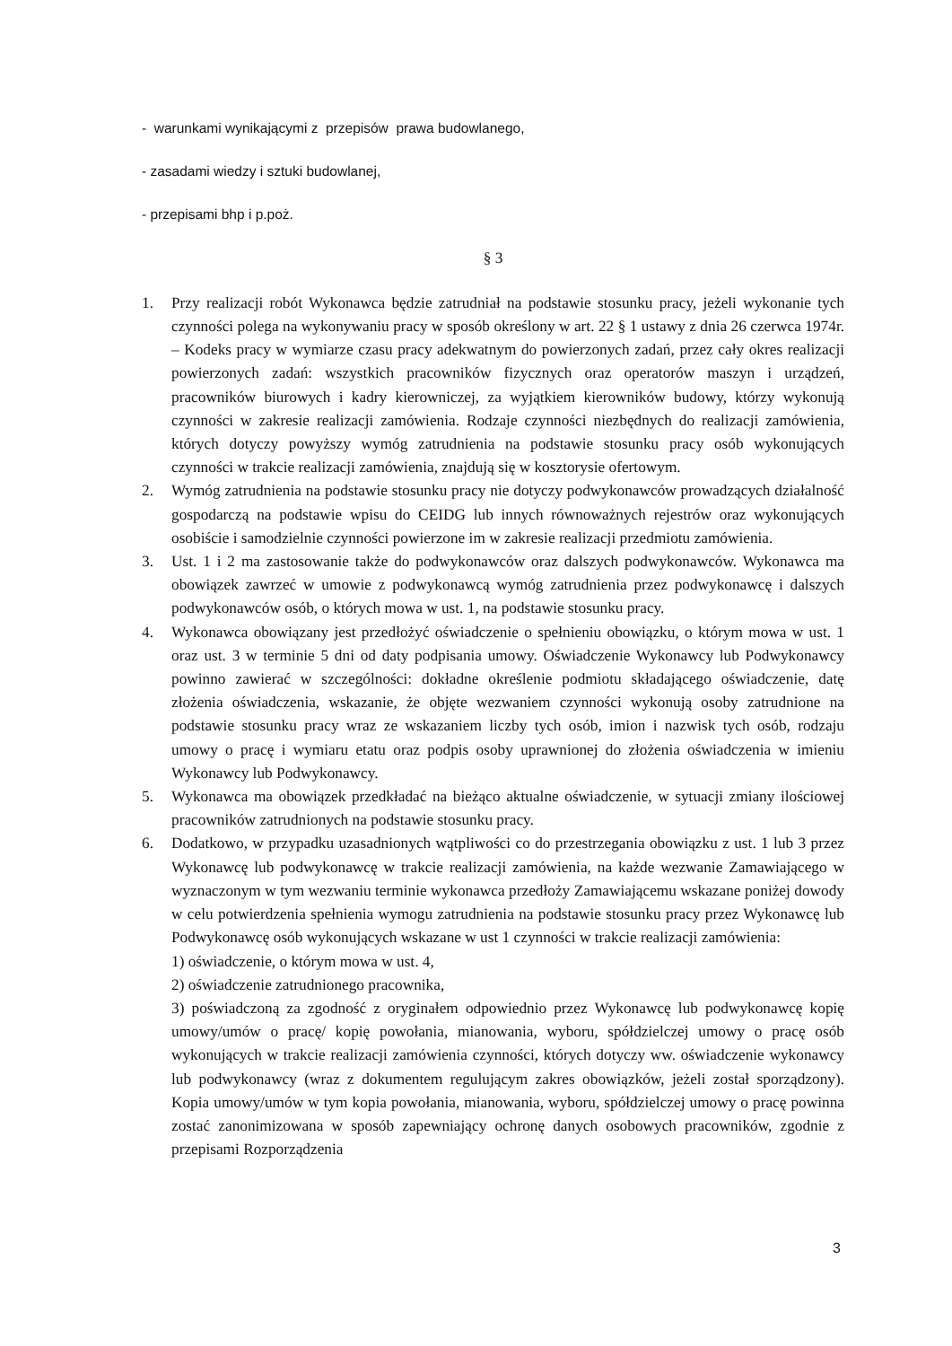- warunkami wynikającymi z przepisów prawa budowlanego,
- zasadami wiedzy i sztuki budowlanej,
- przepisami bhp i p.poż.
§ 3
1. Przy realizacji robót Wykonawca będzie zatrudniał na podstawie stosunku pracy, jeżeli wykonanie tych czynności polega na wykonywaniu pracy w sposób określony w art. 22 § 1 ustawy z dnia 26 czerwca 1974r. – Kodeks pracy w wymiarze czasu pracy adekwatnym do powierzonych zadań, przez cały okres realizacji powierzonych zadań: wszystkich pracowników fizycznych oraz operatorów maszyn i urządzeń, pracowników biurowych i kadry kierowniczej, za wyjątkiem kierowników budowy, którzy wykonują czynności w zakresie realizacji zamówienia. Rodzaje czynności niezbędnych do realizacji zamówienia, których dotyczy powyższy wymóg zatrudnienia na podstawie stosunku pracy osób wykonujących czynności w trakcie realizacji zamówienia, znajdują się w kosztorysie ofertowym.
2. Wymóg zatrudnienia na podstawie stosunku pracy nie dotyczy podwykonawców prowadzących działalność gospodarczą na podstawie wpisu do CEIDG lub innych równoważnych rejestrów oraz wykonujących osobiście i samodzielnie czynności powierzone im w zakresie realizacji przedmiotu zamówienia.
3. Ust. 1 i 2 ma zastosowanie także do podwykonawców oraz dalszych podwykonawców. Wykonawca ma obowiązek zawrzeć w umowie z podwykonawcą wymóg zatrudnienia przez podwykonawcę i dalszych podwykonawców osób, o których mowa w ust. 1, na podstawie stosunku pracy.
4. Wykonawca obowiązany jest przedłożyć oświadczenie o spełnieniu obowiązku, o którym mowa w ust. 1 oraz ust. 3 w terminie 5 dni od daty podpisania umowy. Oświadczenie Wykonawcy lub Podwykonawcy powinno zawierać w szczególności: dokładne określenie podmiotu składającego oświadczenie, datę złożenia oświadczenia, wskazanie, że objęte wezwaniem czynności wykonują osoby zatrudnione na podstawie stosunku pracy wraz ze wskazaniem liczby tych osób, imion i nazwisk tych osób, rodzaju umowy o pracę i wymiaru etatu oraz podpis osoby uprawnionej do złożenia oświadczenia w imieniu Wykonawcy lub Podwykonawcy.
5. Wykonawca ma obowiązek przedkładać na bieżąco aktualne oświadczenie, w sytuacji zmiany ilościowej pracowników zatrudnionych na podstawie stosunku pracy.
6. Dodatkowo, w przypadku uzasadnionych wątpliwości co do przestrzegania obowiązku z ust. 1 lub 3 przez Wykonawcę lub podwykonawcę w trakcie realizacji zamówienia, na każde wezwanie Zamawiającego w wyznaczonym w tym wezwaniu terminie wykonawca przedłoży Zamawiającemu wskazane poniżej dowody w celu potwierdzenia spełnienia wymogu zatrudnienia na podstawie stosunku pracy przez Wykonawcę lub Podwykonawcę osób wykonujących wskazane w ust 1 czynności w trakcie realizacji zamówienia:
1) oświadczenie, o którym mowa w ust. 4,
2) oświadczenie zatrudnionego pracownika,
3) poświadczoną za zgodność z oryginałem odpowiednio przez Wykonawcę lub podwykonawcę kopię umowy/umów o pracę/ kopię powołania, mianowania, wyboru, spółdzielczej umowy o pracę osób wykonujących w trakcie realizacji zamówienia czynności, których dotyczy ww. oświadczenie wykonawcy lub podwykonawcy (wraz z dokumentem regulującym zakres obowiązków, jeżeli został sporządzony). Kopia umowy/umów w tym kopia powołania, mianowania, wyboru, spółdzielczej umowy o pracę powinna zostać zanonimizowana w sposób zapewniający ochronę danych osobowych pracowników, zgodnie z przepisami Rozporządzenia
3